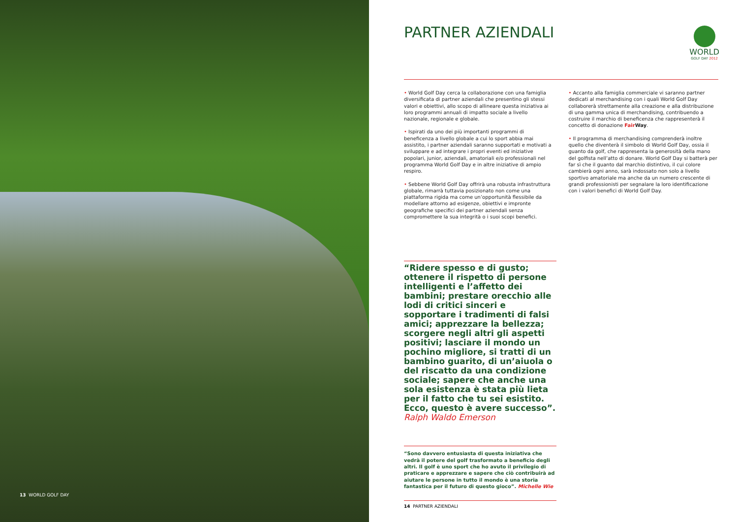13 WORLD GOLF DAY
PARTNER AZIENDALI
WORLD
GOLF DAY 2012
• World Golf Day cerca la collaborazione con una famiglia diversificata di partner aziendali che presentino gli stessi valori e obiettivi, allo scopo di allineare questa iniziativa ai loro programmi annuali di impatto sociale a livello nazionale, regionale e globale.
• Ispirati da uno dei più importanti programmi di beneficenza a livello globale a cui lo sport abbia mai assistito, i partner aziendali saranno supportati e motivati a sviluppare e ad integrare i propri eventi ed iniziative popolari, junior, aziendali, amatoriali e/o professionali nel programma World Golf Day e in altre iniziative di ampio respiro.
• Sebbene World Golf Day offrirà una robusta infrastruttura globale, rimarrà tuttavia posizionato non come una piattaforma rigida ma come un’opportunità flessibile da modellare attorno ad esigenze, obiettivi e impronte geografiche specifici dei partner aziendali senza compromettere la sua integrità o i suoi scopi benefici.
• Accanto alla famiglia commerciale vi saranno partner dedicati al merchandising con i quali World Golf Day collaborerà strettamente alla creazione e alla distribuzione di una gamma unica di merchandising, contribuendo a costruire il marchio di beneficenza che rappresenterà il concetto di donazione Fair Way.
• Il programma di merchandising comprenderà inoltre quello che diventerà il simbolo di World Golf Day, ossia il guanto da golf, che rappresenta la generosità della mano del golfista nell’atto di donare. World Golf Day si batterà per far sì che il guanto dal marchio distintivo, il cui colore cambierà ogni anno, sarà indossato non solo a livello sportivo amatoriale ma anche da un numero crescente di grandi professionisti per segnalare la loro identificazione con i valori benefici di World Golf Day.
“Ridere spesso e di gusto; ottenere il rispetto di persone intelligenti e l’affetto dei bambini; prestare orecchio alle lodi di critici sinceri e sopportare i tradimenti di falsi amici; apprezzare la bellezza; scorgere negli altri gli aspetti positivi; lasciare il mondo un pochino migliore, si tratti di un bambino guarito, di un’aiuola o del riscatto da una condizione sociale; sapere che anche una sola esistenza è stata più lieta per il fatto che tu sei esistito. Ecco, questo è avere successo”.
Ralph Waldo Emerson
“Sono davvero entusiasta di questa iniziativa che vedrà il potere del golf trasformato a beneficio degli altri. Il golf è uno sport che ho avuto il privilegio di praticare e apprezzare e sapere che ciò contribuirà ad aiutare le persone in tutto il mondo è una storia fantastica per il futuro di questo gioco”. Michelle Wie
14 PARTNER AZIENDALI